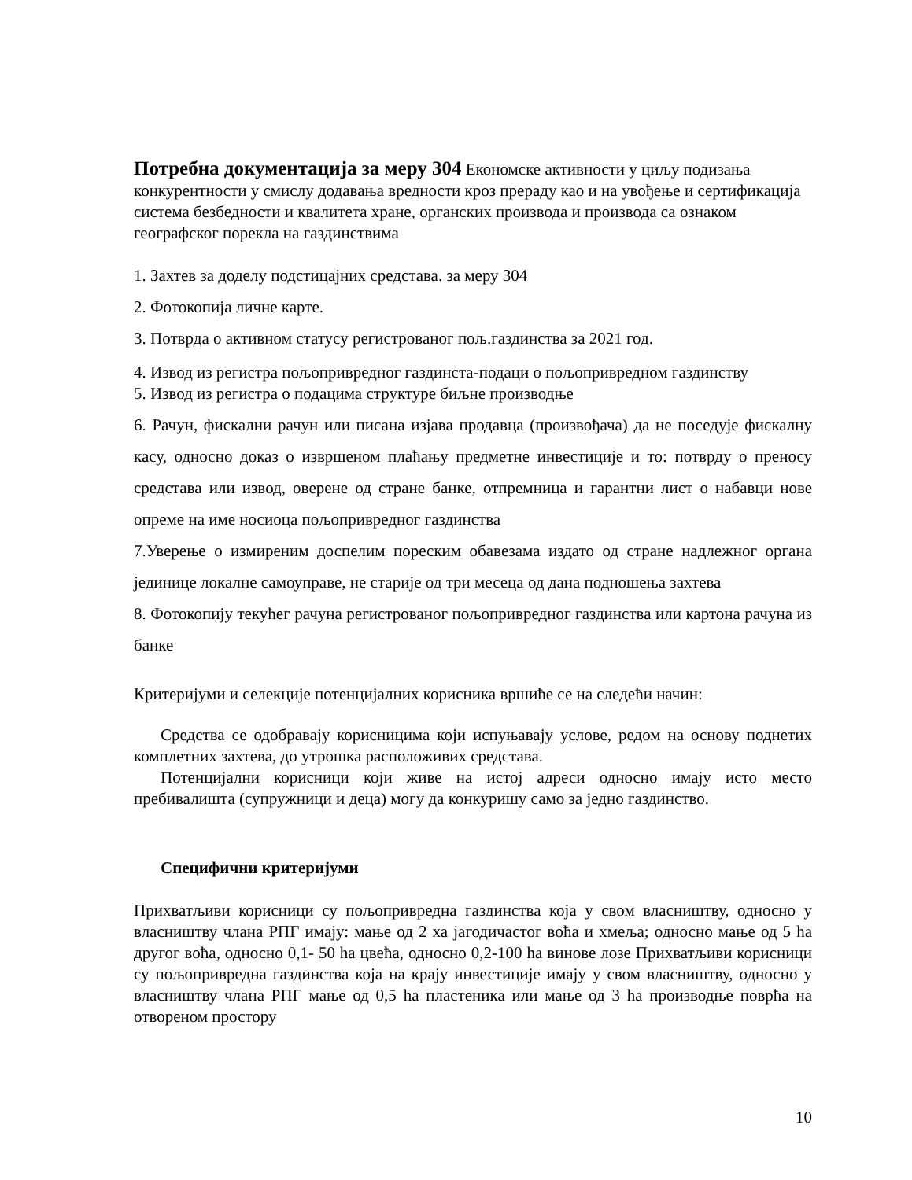Потребна документација за меру 304 Економске активности у циљу подизања конкурентности у смислу додавања вредности кроз прераду као и на увођење и сертификација система безбедности и квалитета хране, органских производа и производа са ознаком географског порекла на газдинствима
1. Захтев за доделу подстицајних средстава. за меру 304
2. Фотокопија личне карте.
3. Потврда о активном статусу регистрованог пољ.газдинства за 2021 год.
4. Извод из регистра пољопривредног газдинста-подаци о пољопривредном газдинству
5. Извод из регистра о подацима структуре биљне производње
6. Рачун, фискални рачун или писана изјава продавца (произвођача) да не поседује фискалну касу, односно доказ о извршеном плаћању предметне инвестиције и то: потврду о преносу средстава или извод, оверене од стране банке, отпремница и гарантни лист о набавци нове опреме на име носиоца пољопривредног газдинства
7.Уверење о измиреним доспелим пореским обавезама издато од стране надлежног органа јединице локалне самоуправе, не старије од три месеца од дана подношења захтева
8. Фотокопију текућег рачуна регистрованог пољопривредног газдинства или картона рачуна из банке
Критеријуми и селекције потенцијалних корисника вршиће се на следећи начин:
Средства се одобравају корисницима који испуњавају услове, редом на основу поднетих комплетних захтева, до утрошка расположивих средстава.
Потенцијални корисници који живе на истој адреси односно имају исто место пребивалишта (супружници и деца) могу да конкуришу само за једно газдинство.
Специфични критеријуми
Прихватљиви корисници су пољопривредна газдинства која у свом власништву, односно у власништву члана РПГ имају: мање од 2 ха јагодичастог воћа и хмеља; односно мање од 5 ha другог воћа, односно 0,1- 50 ha цвећа, односно 0,2-100 ha винове лозе Прихватљиви корисници су пољопривредна газдинства која на крају инвестиције имају у свом власништву, односно у власништву члана РПГ мање од 0,5 ha пластеника или мање од 3 ha производње поврћа на отвореном простору
10